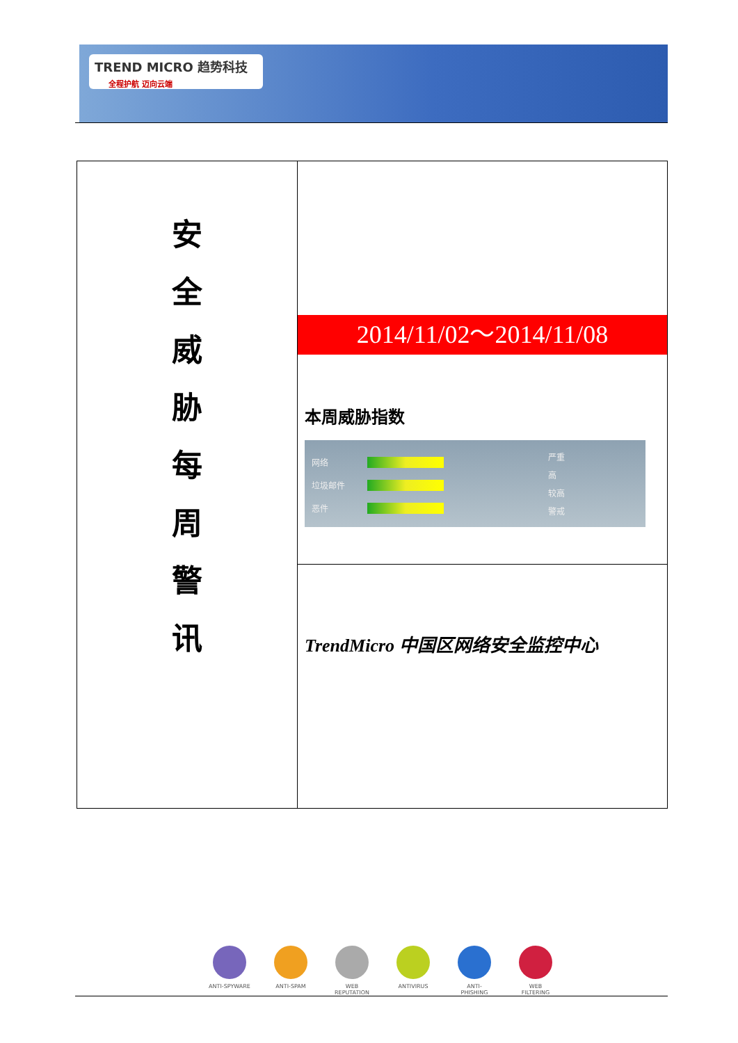TREND MICRO 趋势科技 全程护航 迈向云端
安
全
威
胁
每
周
警
讯
2014/11/02～2014/11/08
本周威胁指数
网络
垃圾邮件
恶件
严重
高
较高
警戒
TrendMicro 中国区网络安全监控中心
ANTI-SPYWARE ANTI-SPAM WEB REPUTATION
ANTIVIRUS ANTI-PHISHING
WEB FILTERING